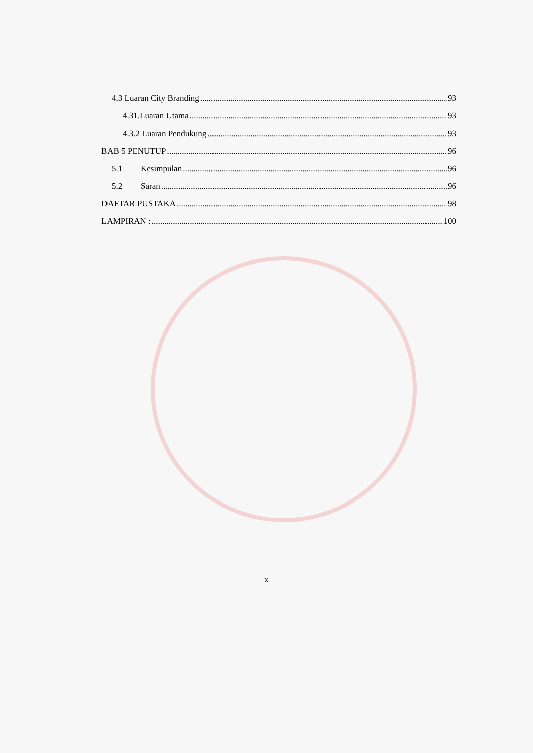4.3 Luaran City Branding 93
4.31.Luaran Utama 93
4.3.2 Luaran Pendukung 93
BAB 5 PENUTUP 96
5.1 Kesimpulan 96
5.2 Saran 96
DAFTAR PUSTAKA 98
LAMPIRAN : 100
x